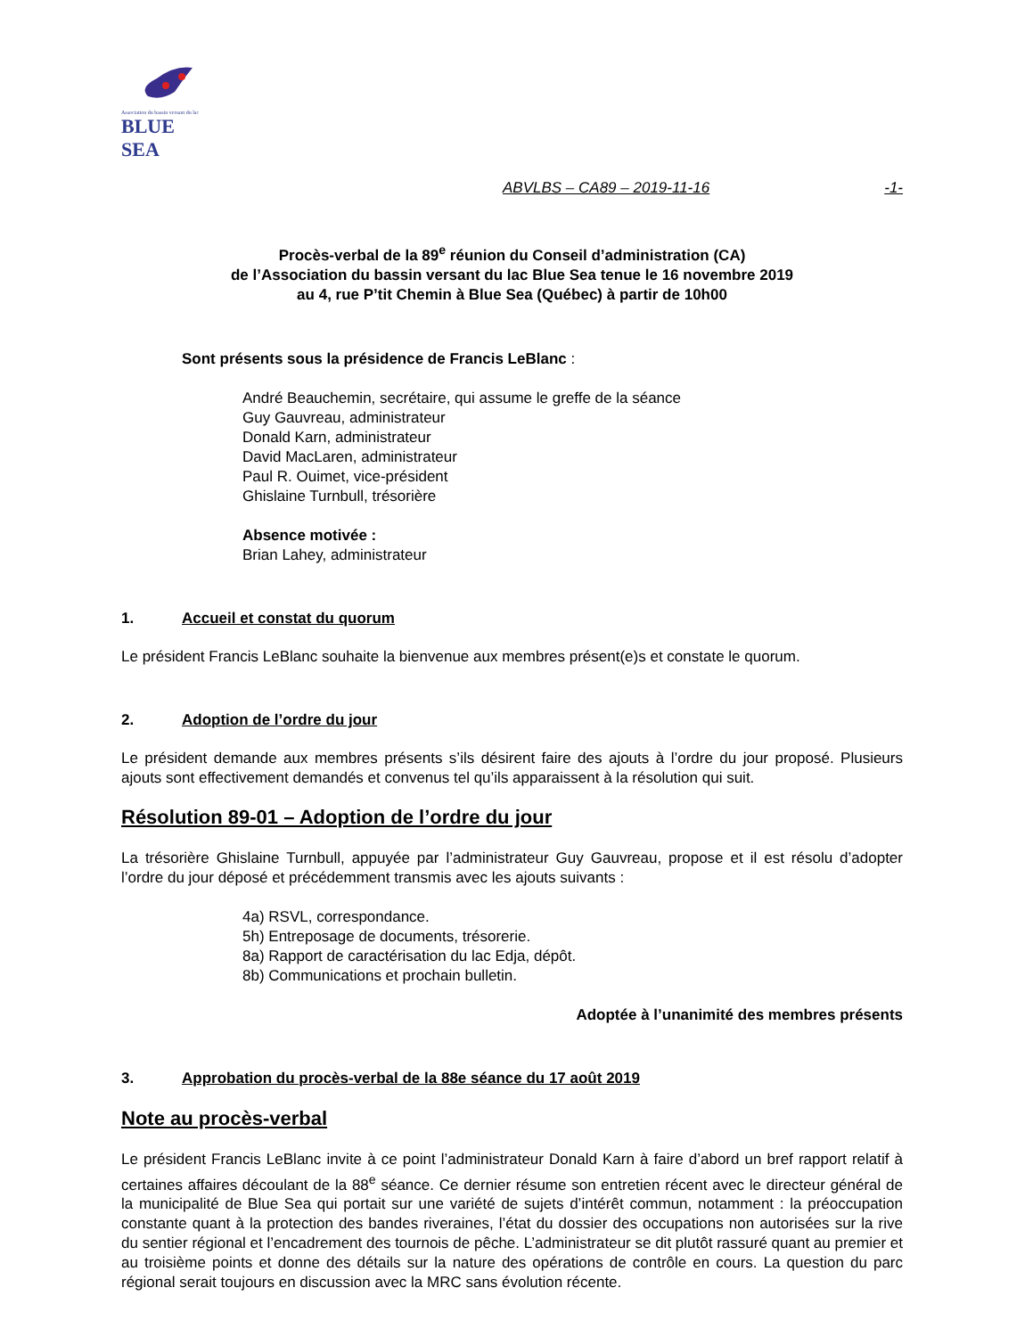Association du bassin versant du lac
BLUE SEA
ABVLBS – CA89 – 2019-11-16 -1-
Procès-verbal de la 89<sup>e</sup> réunion du Conseil d’administration (CA)
de l’Association du bassin versant du lac Blue Sea tenue le 16 novembre 2019
au 4, rue P’tit Chemin à Blue Sea (Québec) à partir de 10h00
Sont présents sous la présidence de Francis LeBlanc :
André Beauchemin, secrétaire, qui assume le greffe de la séance
Guy Gauvreau, administrateur
Donald Karn, administrateur
David MacLaren, administrateur
Paul R. Ouimet, vice-président
Ghislaine Turnbull, trésorière
Absence motivée :
Brian Lahey, administrateur
1. Accueil et constat du quorum
Le président Francis LeBlanc souhaite la bienvenue aux membres présent(e)s et constate le quorum.
2. Adoption de l’ordre du jour
Le président demande aux membres présents s’ils désirent faire des ajouts à l’ordre du jour proposé. Plusieurs ajouts sont effectivement demandés et convenus tel qu’ils apparaissent à la résolution qui suit.
Résolution 89-01 – Adoption de l’ordre du jour
La trésorière Ghislaine Turnbull, appuyée par l’administrateur Guy Gauvreau, propose et il est résolu d’adopter l’ordre du jour déposé et précédemment transmis avec les ajouts suivants :
4a) RSVL, correspondance.
5h) Entreposage de documents, trésorerie.
8a) Rapport de caractérisation du lac Edja, dépôt.
8b) Communications et prochain bulletin.
Adoptée à l’unanimité des membres présents
3. Approbation du procès-verbal de la 88e séance du 17 août 2019
Note au procès-verbal
Le président Francis LeBlanc invite à ce point l’administrateur Donald Karn à faire d’abord un bref rapport relatif à certaines affaires découlant de la 88<sup>e</sup> séance. Ce dernier résume son entretien récent avec le directeur général de la municipalité de Blue Sea qui portait sur une variété de sujets d’intérêt commun, notamment : la préoccupation constante quant à la protection des bandes riveraines, l’état du dossier des occupations non autorisées sur la rive du sentier régional et l’encadrement des tournois de pêche. L’administrateur se dit plutôt rassuré quant au premier et au troisième points et donne des détails sur la nature des opérations de contrôle en cours. La question du parc régional serait toujours en discussion avec la MRC sans évolution récente.